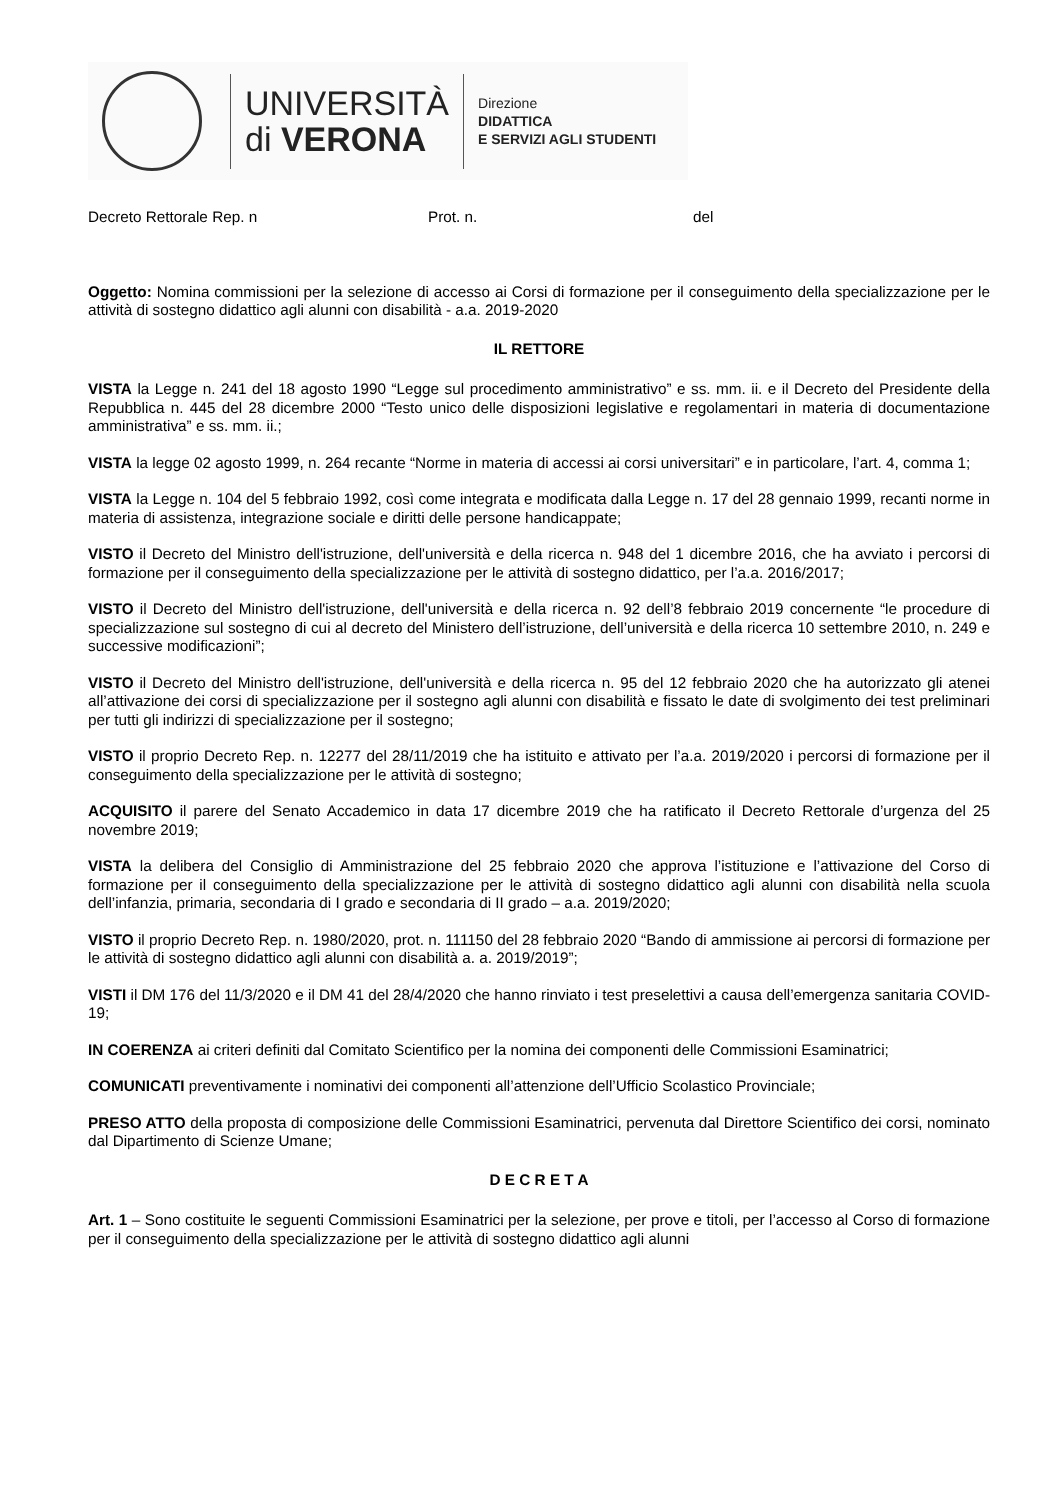UNIVERSITÀ
di VERONA
Direzione
DIDATTICA
E SERVIZI AGLI STUDENTI
Decreto Rettorale Rep. n Prot. n. del
Oggetto: Nomina commissioni per la selezione di accesso ai Corsi di formazione per il conseguimento della specializzazione per le attività di sostegno didattico agli alunni con disabilità - a.a. 2019-2020
IL RETTORE
VISTA la Legge n. 241 del 18 agosto 1990 “Legge sul procedimento amministrativo” e ss. mm. ii. e il Decreto del Presidente della Repubblica n. 445 del 28 dicembre 2000 “Testo unico delle disposizioni legislative e regolamentari in materia di documentazione amministrativa” e ss. mm. ii.;
VISTA la legge 02 agosto 1999, n. 264 recante “Norme in materia di accessi ai corsi universitari” e in particolare, l’art. 4, comma 1;
VISTA la Legge n. 104 del 5 febbraio 1992, così come integrata e modificata dalla Legge n. 17 del 28 gennaio 1999, recanti norme in materia di assistenza, integrazione sociale e diritti delle persone handicappate;
VISTO il Decreto del Ministro dell'istruzione, dell'università e della ricerca n. 948 del 1 dicembre 2016, che ha avviato i percorsi di formazione per il conseguimento della specializzazione per le attività di sostegno didattico, per l’a.a. 2016/2017;
VISTO il Decreto del Ministro dell'istruzione, dell'università e della ricerca n. 92 dell’8 febbraio 2019 concernente “le procedure di specializzazione sul sostegno di cui al decreto del Ministero dell’istruzione, dell’università e della ricerca 10 settembre 2010, n. 249 e successive modificazioni”;
VISTO il Decreto del Ministro dell'istruzione, dell'università e della ricerca n. 95 del 12 febbraio 2020 che ha autorizzato gli atenei all’attivazione dei corsi di specializzazione per il sostegno agli alunni con disabilità e fissato le date di svolgimento dei test preliminari per tutti gli indirizzi di specializzazione per il sostegno;
VISTO il proprio Decreto Rep. n. 12277 del 28/11/2019 che ha istituito e attivato per l’a.a. 2019/2020 i percorsi di formazione per il conseguimento della specializzazione per le attività di sostegno;
ACQUISITO il parere del Senato Accademico in data 17 dicembre 2019 che ha ratificato il Decreto Rettorale d’urgenza del 25 novembre 2019;
VISTA la delibera del Consiglio di Amministrazione del 25 febbraio 2020 che approva l’istituzione e l’attivazione del Corso di formazione per il conseguimento della specializzazione per le attività di sostegno didattico agli alunni con disabilità nella scuola dell’infanzia, primaria, secondaria di I grado e secondaria di II grado – a.a. 2019/2020;
VISTO il proprio Decreto Rep. n. 1980/2020, prot. n. 111150 del 28 febbraio 2020 “Bando di ammissione ai percorsi di formazione per le attività di sostegno didattico agli alunni con disabilità a. a. 2019/2019”;
VISTI il DM 176 del 11/3/2020 e il DM 41 del 28/4/2020 che hanno rinviato i test preselettivi a causa dell’emergenza sanitaria COVID-19;
IN COERENZA ai criteri definiti dal Comitato Scientifico per la nomina dei componenti delle Commissioni Esaminatrici;
COMUNICATI preventivamente i nominativi dei componenti all’attenzione dell’Ufficio Scolastico Provinciale;
PRESO ATTO della proposta di composizione delle Commissioni Esaminatrici, pervenuta dal Direttore Scientifico dei corsi, nominato dal Dipartimento di Scienze Umane;
D E C R E T A
Art. 1 – Sono costituite le seguenti Commissioni Esaminatrici per la selezione, per prove e titoli, per l’accesso al Corso di formazione per il conseguimento della specializzazione per le attività di sostegno didattico agli alunni